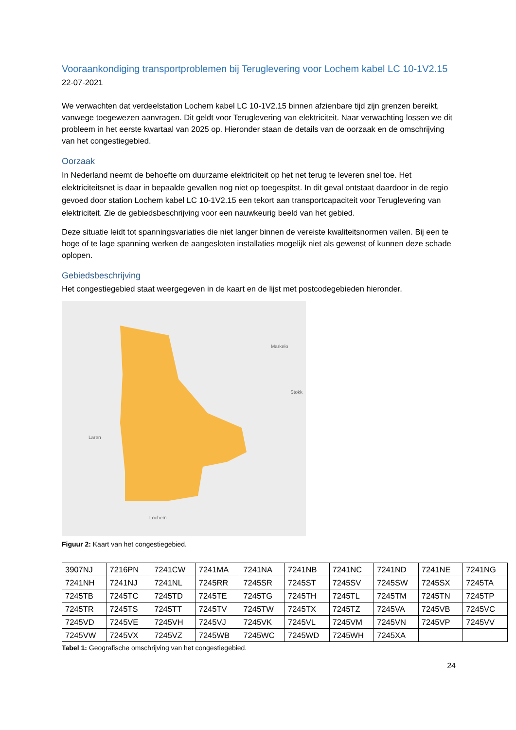Vooraankondiging transportproblemen bij Teruglevering voor Lochem kabel LC 10-1V2.15
22-07-2021
We verwachten dat verdeelstation Lochem kabel LC 10-1V2.15 binnen afzienbare tijd zijn grenzen bereikt, vanwege toegewezen aanvragen. Dit geldt voor Teruglevering van elektriciteit. Naar verwachting lossen we dit probleem in het eerste kwartaal van 2025 op. Hieronder staan de details van de oorzaak en de omschrijving van het congestiegebied.
Oorzaak
In Nederland neemt de behoefte om duurzame elektriciteit op het net terug te leveren snel toe. Het elektriciteitsnet is daar in bepaalde gevallen nog niet op toegespitst. In dit geval ontstaat daardoor in de regio gevoed door station Lochem kabel LC 10-1V2.15 een tekort aan transportcapaciteit voor Teruglevering van elektriciteit. Zie de gebiedsbeschrijving voor een nauwkeurig beeld van het gebied.
Deze situatie leidt tot spanningsvariaties die niet langer binnen de vereiste kwaliteitsnormen vallen. Bij een te hoge of te lage spanning werken de aangesloten installaties mogelijk niet als gewenst of kunnen deze schade oplopen.
Gebiedsbeschrijving
Het congestiegebied staat weergegeven in de kaart en de lijst met postcodegebieden hieronder.
Markelo
Stokk
Laren
Lochem
Figuur 2: Kaart van het congestiegebied.
| 3907NJ | 7216PN | 7241CW | 7241MA | 7241NA | 7241NB | 7241NC | 7241ND | 7241NE | 7241NG |
| 7241NH | 7241NJ | 7241NL | 7245RR | 7245SR | 7245ST | 7245SV | 7245SW | 7245SX | 7245TA |
| 7245TB | 7245TC | 7245TD | 7245TE | 7245TG | 7245TH | 7245TL | 7245TM | 7245TN | 7245TP |
| 7245TR | 7245TS | 7245TT | 7245TV | 7245TW | 7245TX | 7245TZ | 7245VA | 7245VB | 7245VC |
| 7245VD | 7245VE | 7245VH | 7245VJ | 7245VK | 7245VL | 7245VM | 7245VN | 7245VP | 7245VV |
| 7245VW | 7245VX | 7245VZ | 7245WB | 7245WC | 7245WD | 7245WH | 7245XA | | |
Tabel 1: Geografische omschrijving van het congestiegebied.
24